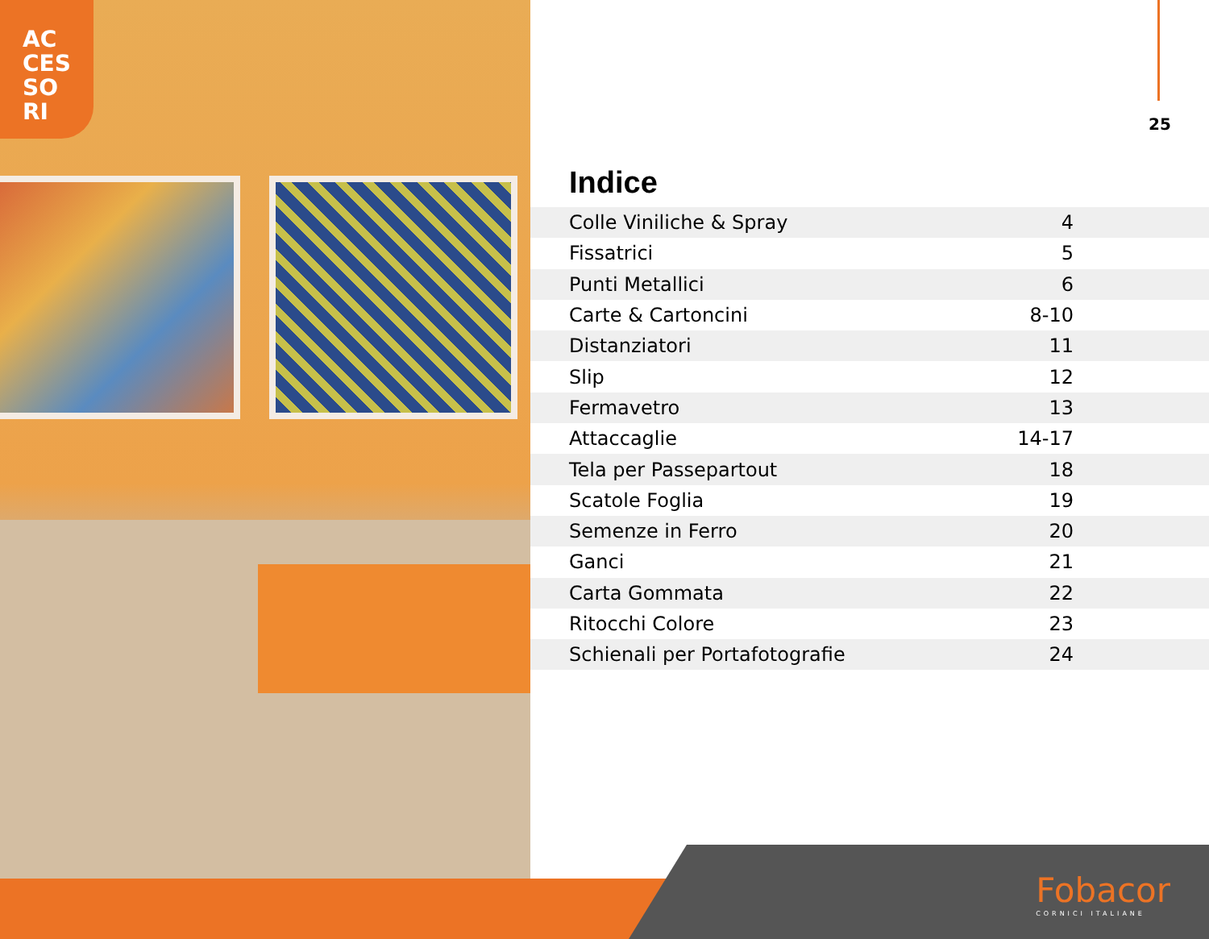AC
CES
SO
RI
25
Indice
| Colle Viniliche & Spray | 4 |
| Fissatrici | 5 |
| Punti Metallici | 6 |
| Carte & Cartoncini | 8-10 |
| Distanziatori | 11 |
| Slip | 12 |
| Fermavetro | 13 |
| Attaccaglie | 14-17 |
| Tela per Passepartout | 18 |
| Scatole Foglia | 19 |
| Semenze in Ferro | 20 |
| Ganci | 21 |
| Carta Gommata | 22 |
| Ritocchi Colore | 23 |
| Schienali per Portafotografie | 24 |
Fobacor
CORNICI ITALIANE